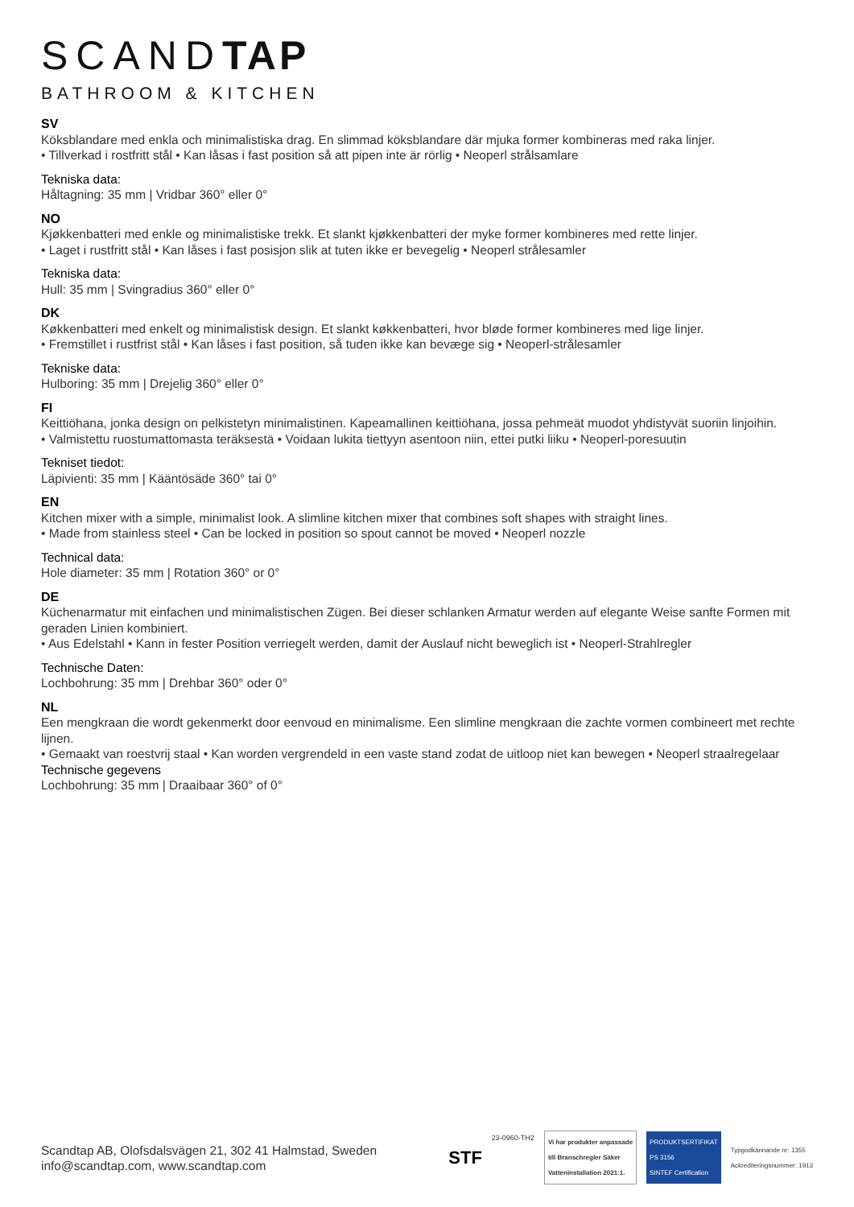SCANDTAP
BATHROOM & KITCHEN
SV
Köksblandare med enkla och minimalistiska drag. En slimmad köksblandare där mjuka former kombineras med raka linjer.
• Tillverkad i rostfritt stål • Kan låsas i fast position så att pipen inte är rörlig • Neoperl strålsamlare
Tekniska data:
Håltagning: 35 mm | Vridbar 360° eller 0°
NO
Kjøkkenbatteri med enkle og minimalistiske trekk. Et slankt kjøkkenbatteri der myke former kombineres med rette linjer.
• Laget i rustfritt stål • Kan låses i fast posisjon slik at tuten ikke er bevegelig • Neoperl strålesamler
Tekniska data:
Hull: 35 mm | Svingradius 360° eller 0°
DK
Køkkenbatteri med enkelt og minimalistisk design. Et slankt køkkenbatteri, hvor bløde former kombineres med lige linjer.
• Fremstillet i rustfrist stål • Kan låses i fast position, så tuden ikke kan bevæge sig • Neoperl-strålesamler
Tekniske data:
Hulboring: 35 mm | Drejelig 360° eller 0°
FI
Keittiöhana, jonka design on pelkistetyn minimalistinen. Kapeamallinen keittiöhana, jossa pehmeät muodot yhdistyvät suoriin linjoihin.
• Valmistettu ruostumattomasta teräksestä • Voidaan lukita tiettyyn asentoon niin, ettei putki liiku • Neoperl-poresuutin
Tekniset tiedot:
Läpivienti: 35 mm | Kääntösäde 360° tai 0°
EN
Kitchen mixer with a simple, minimalist look. A slimline kitchen mixer that combines soft shapes with straight lines.
• Made from stainless steel • Can be locked in position so spout cannot be moved • Neoperl nozzle
Technical data:
Hole diameter: 35 mm | Rotation 360° or 0°
DE
Küchenarmatur mit einfachen und minimalistischen Zügen. Bei dieser schlanken Armatur werden auf elegante Weise sanfte Formen mit geraden Linien kombiniert.
• Aus Edelstahl • Kann in fester Position verriegelt werden, damit der Auslauf nicht beweglich ist • Neoperl-Strahlregler
Technische Daten:
Lochbohrung: 35 mm | Drehbar 360° oder 0°
NL
Een mengkraan die wordt gekenmerkt door eenvoud en minimalisme. Een slimline mengkraan die zachte vormen combineert met rechte lijnen.
• Gemaakt van roestvrij staal • Kan worden vergrendeld in een vaste stand zodat de uitloop niet kan bewegen • Neoperl straalregelaar
Technische gegevens
Lochbohrung: 35 mm | Draaibaar 360° of 0°
Scandtap AB, Olofsdalsvägen 21, 302 41 Halmstad, Sweden
info@scandtap.com, www.scandtap.com
STF 23-0960-TH2
Vi har produkter anpassade
till Branschregler Säker
Vatteninstallation 2021:1.
PRODUKTSERTIFIKAT
PS 3156
SINTEF Certification
Typgodkännande nr: 1355
Ackrediteringsnummer: 1913